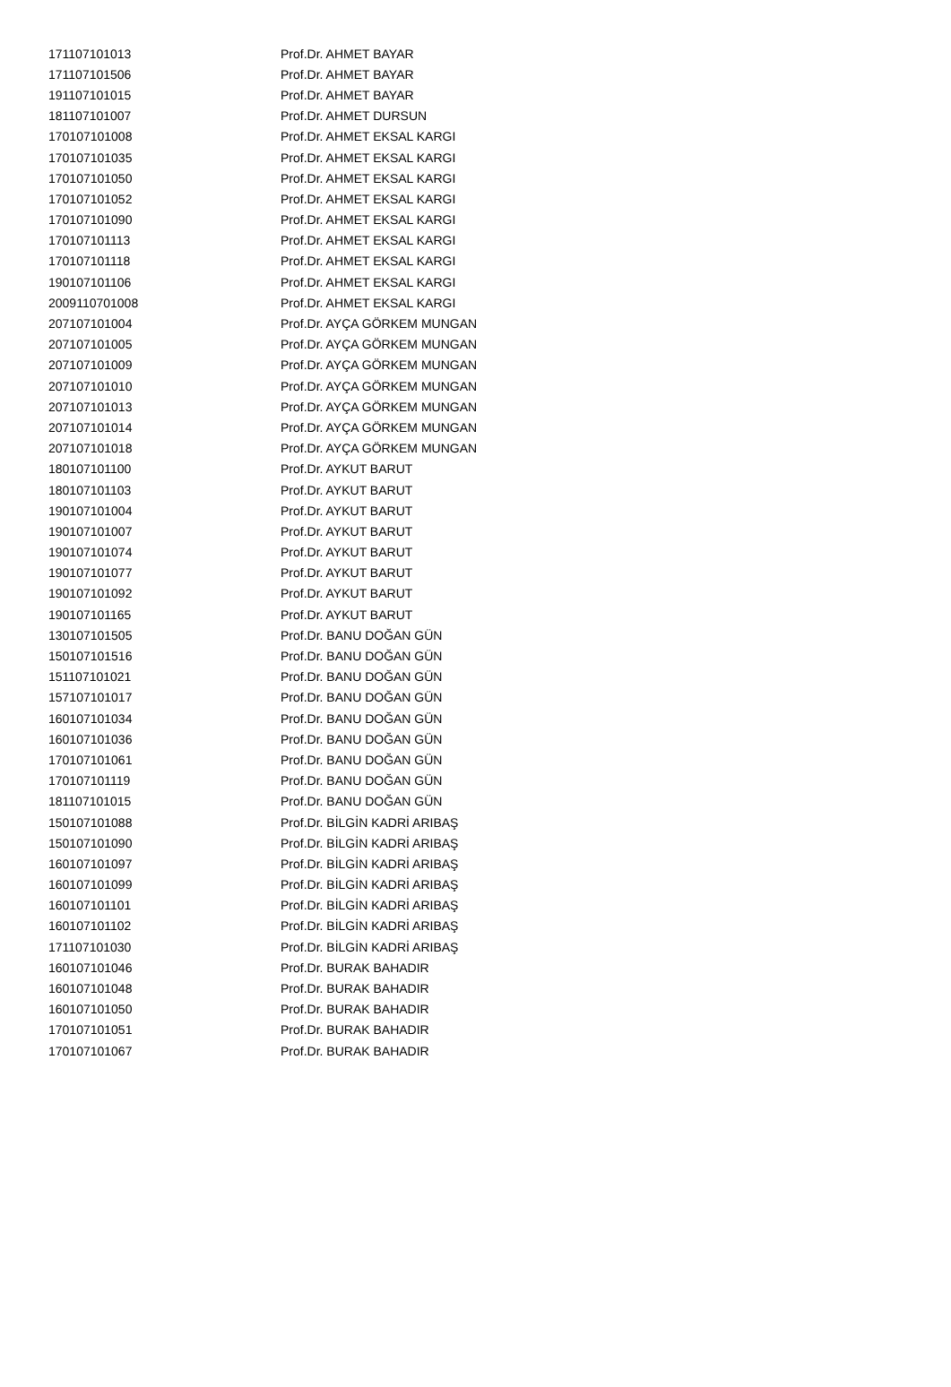| 171107101013 | Prof.Dr. AHMET BAYAR |
| 171107101506 | Prof.Dr. AHMET BAYAR |
| 191107101015 | Prof.Dr. AHMET BAYAR |
| 181107101007 | Prof.Dr. AHMET DURSUN |
| 170107101008 | Prof.Dr. AHMET EKSAL KARGI |
| 170107101035 | Prof.Dr. AHMET EKSAL KARGI |
| 170107101050 | Prof.Dr. AHMET EKSAL KARGI |
| 170107101052 | Prof.Dr. AHMET EKSAL KARGI |
| 170107101090 | Prof.Dr. AHMET EKSAL KARGI |
| 170107101113 | Prof.Dr. AHMET EKSAL KARGI |
| 170107101118 | Prof.Dr. AHMET EKSAL KARGI |
| 190107101106 | Prof.Dr. AHMET EKSAL KARGI |
| 2009110701008 | Prof.Dr. AHMET EKSAL KARGI |
| 207107101004 | Prof.Dr. AYÇA GÖRKEM MUNGAN |
| 207107101005 | Prof.Dr. AYÇA GÖRKEM MUNGAN |
| 207107101009 | Prof.Dr. AYÇA GÖRKEM MUNGAN |
| 207107101010 | Prof.Dr. AYÇA GÖRKEM MUNGAN |
| 207107101013 | Prof.Dr. AYÇA GÖRKEM MUNGAN |
| 207107101014 | Prof.Dr. AYÇA GÖRKEM MUNGAN |
| 207107101018 | Prof.Dr. AYÇA GÖRKEM MUNGAN |
| 180107101100 | Prof.Dr. AYKUT BARUT |
| 180107101103 | Prof.Dr. AYKUT BARUT |
| 190107101004 | Prof.Dr. AYKUT BARUT |
| 190107101007 | Prof.Dr. AYKUT BARUT |
| 190107101074 | Prof.Dr. AYKUT BARUT |
| 190107101077 | Prof.Dr. AYKUT BARUT |
| 190107101092 | Prof.Dr. AYKUT BARUT |
| 190107101165 | Prof.Dr. AYKUT BARUT |
| 130107101505 | Prof.Dr. BANU DOĞAN GÜN |
| 150107101516 | Prof.Dr. BANU DOĞAN GÜN |
| 151107101021 | Prof.Dr. BANU DOĞAN GÜN |
| 157107101017 | Prof.Dr. BANU DOĞAN GÜN |
| 160107101034 | Prof.Dr. BANU DOĞAN GÜN |
| 160107101036 | Prof.Dr. BANU DOĞAN GÜN |
| 170107101061 | Prof.Dr. BANU DOĞAN GÜN |
| 170107101119 | Prof.Dr. BANU DOĞAN GÜN |
| 181107101015 | Prof.Dr. BANU DOĞAN GÜN |
| 150107101088 | Prof.Dr. BİLGİN KADRİ ARIBAŞ |
| 150107101090 | Prof.Dr. BİLGİN KADRİ ARIBAŞ |
| 160107101097 | Prof.Dr. BİLGİN KADRİ ARIBAŞ |
| 160107101099 | Prof.Dr. BİLGİN KADRİ ARIBAŞ |
| 160107101101 | Prof.Dr. BİLGİN KADRİ ARIBAŞ |
| 160107101102 | Prof.Dr. BİLGİN KADRİ ARIBAŞ |
| 171107101030 | Prof.Dr. BİLGİN KADRİ ARIBAŞ |
| 160107101046 | Prof.Dr. BURAK BAHADIR |
| 160107101048 | Prof.Dr. BURAK BAHADIR |
| 160107101050 | Prof.Dr. BURAK BAHADIR |
| 170107101051 | Prof.Dr. BURAK BAHADIR |
| 170107101067 | Prof.Dr. BURAK BAHADIR |